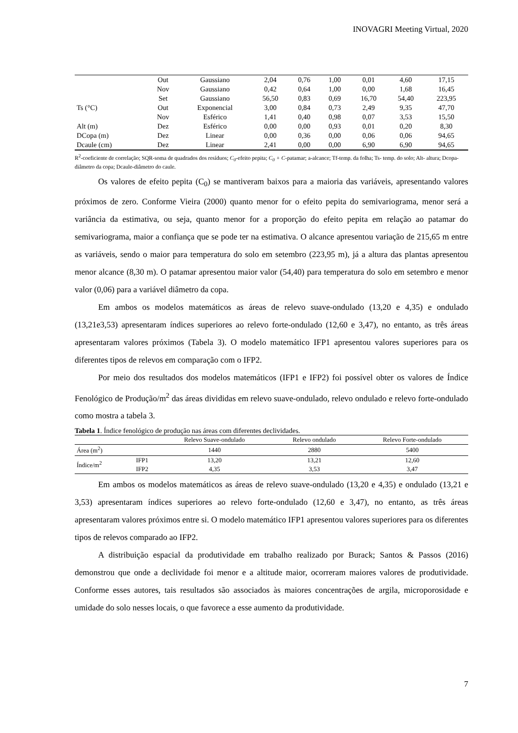INOVAGRI Meeting Virtual, 2020
| | Out | Gaussiano | 2,04 | 0,76 | 1,00 | 0,01 | 4,60 | 17,15 |
| | Nov | Gaussiano | 0,42 | 0,64 | 1,00 | 0,00 | 1,68 | 16,45 |
| | Set | Gaussiano | 56,50 | 0,83 | 0,69 | 16,70 | 54,40 | 223,95 |
| Ts (°C) | Out | Exponencial | 3,00 | 0,84 | 0,73 | 2,49 | 9,35 | 47,70 |
| | Nov | Esférico | 1,41 | 0,40 | 0,98 | 0,07 | 3,53 | 15,50 |
| Alt (m) | Dez | Esférico | 0,00 | 0,00 | 0,93 | 0,01 | 0,20 | 8,30 |
| DCopa (m) | Dez | Linear | 0,00 | 0,36 | 0,00 | 0,06 | 0,06 | 94,65 |
| Dcaule (cm) | Dez | Linear | 2,41 | 0,00 | 0,00 | 6,90 | 6,90 | 94,65 |
R<sup>2</sup>-coeficiente de correlação; SQR-soma de quadrados dos resíduos; C<sub>0</sub>-efeito pepita; C<sub>0</sub> + C-patamar; a-alcance; Tf-temp. da folha; Ts- temp. do solo; Alt- altura; Dcopa- diâmetro da copa; Dcaule-diâmetro do caule.
Os valores de efeito pepita (C<sub>0</sub>) se mantiveram baixos para a maioria das variáveis, apresentando valores próximos de zero. Conforme Vieira (2000) quanto menor for o efeito pepita do semivariograma, menor será a variância da estimativa, ou seja, quanto menor for a proporção do efeito pepita em relação ao patamar do semivariograma, maior a confiança que se pode ter na estimativa. O alcance apresentou variação de 215,65 m entre as variáveis, sendo o maior para temperatura do solo em setembro (223,95 m), já a altura das plantas apresentou menor alcance (8,30 m). O patamar apresentou maior valor (54,40) para temperatura do solo em setembro e menor valor (0,06) para a variável diâmetro da copa.
Em ambos os modelos matemáticos as áreas de relevo suave-ondulado (13,20 e 4,35) e ondulado (13,21e3,53) apresentaram índices superiores ao relevo forte-ondulado (12,60 e 3,47), no entanto, as três áreas apresentaram valores próximos (Tabela 3). O modelo matemático IFP1 apresentou valores superiores para os diferentes tipos de relevos em comparação com o IFP2.
Por meio dos resultados dos modelos matemáticos (IFP1 e IFP2) foi possível obter os valores de Índice Fenológico de Produção/m<sup>2</sup> das áreas divididas em relevo suave-ondulado, relevo ondulado e relevo forte-ondulado como mostra a tabela 3.
Tabela 1. Índice fenológico de produção nas áreas com diferentes declividades.
| | | Relevo Suave-ondulado | Relevo ondulado | Relevo Forte-ondulado |
| --- | --- | --- | --- | --- |
| Área (m<sup>2</sup>) | | 1440 | 2880 | 5400 |
| Índice/m<sup>2</sup> | IFP1 | 13,20 | 13,21 | 12,60 |
| | IFP2 | 4,35 | 3,53 | 3,47 |
Em ambos os modelos matemáticos as áreas de relevo suave-ondulado (13,20 e 4,35) e ondulado (13,21 e 3,53) apresentaram índices superiores ao relevo forte-ondulado (12,60 e 3,47), no entanto, as três áreas apresentaram valores próximos entre si. O modelo matemático IFP1 apresentou valores superiores para os diferentes tipos de relevos comparado ao IFP2.
A distribuição espacial da produtividade em trabalho realizado por Burack; Santos & Passos (2016) demonstrou que onde a declividade foi menor e a altitude maior, ocorreram maiores valores de produtividade. Conforme esses autores, tais resultados são associados às maiores concentrações de argila, microporosidade e umidade do solo nesses locais, o que favorece a esse aumento da produtividade.
7